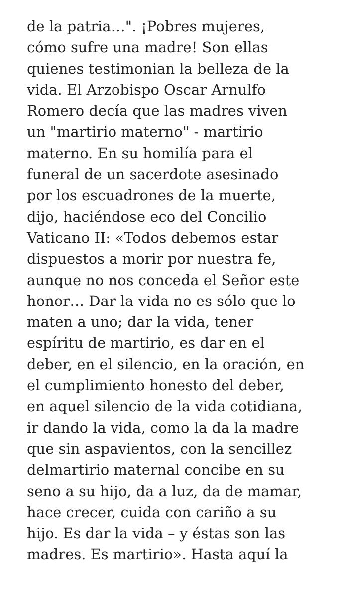de la patria…". ¡Pobres mujeres,
cómo sufre una madre! Son ellas
quienes testimonian la belleza de la
vida. El Arzobispo Oscar Arnulfo
Romero decía que las madres viven
un "martirio materno" - martirio
materno. En su homilía para el
funeral de un sacerdote asesinado
por los escuadrones de la muerte,
dijo, haciéndose eco del Concilio
Vaticano II: «Todos debemos estar
dispuestos a morir por nuestra fe,
aunque no nos conceda el Señor este
honor… Dar la vida no es sólo que lo
maten a uno; dar la vida, tener
espíritu de martirio, es dar en el
deber, en el silencio, en la oración, en
el cumplimiento honesto del deber,
en aquel silencio de la vida cotidiana,
ir dando la vida, como la da la madre
que sin aspavientos, con la sencillez
delmartirio maternal concibe en su
seno a su hijo, da a luz, da de mamar,
hace crecer, cuida con cariño a su
hijo. Es dar la vida – y éstas son las
madres. Es martirio». Hasta aquí la